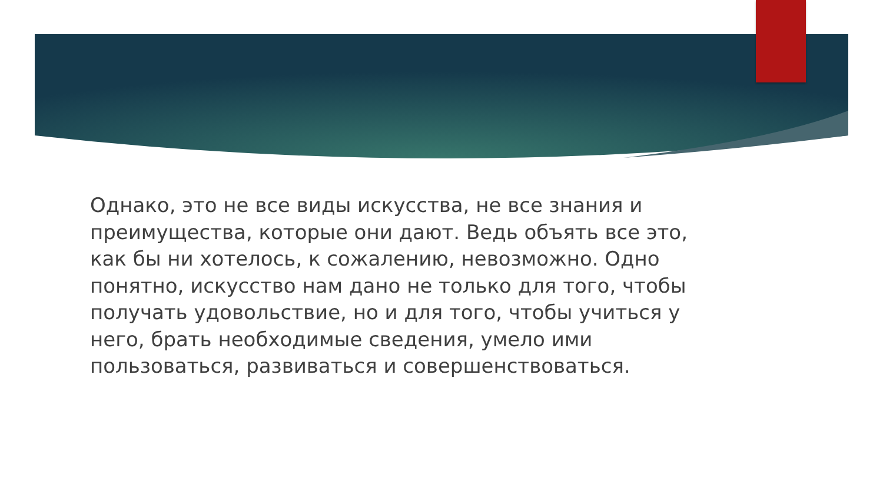Однако, это не все виды искусства, не все знания и преимущества, которые они дают. Ведь объять все это, как бы ни хотелось, к сожалению, невозможно. Одно понятно, искусство нам дано не только для того, чтобы получать удовольствие, но и для того, чтобы учиться у него, брать необходимые сведения, умело ими пользоваться, развиваться и совершенствоваться.